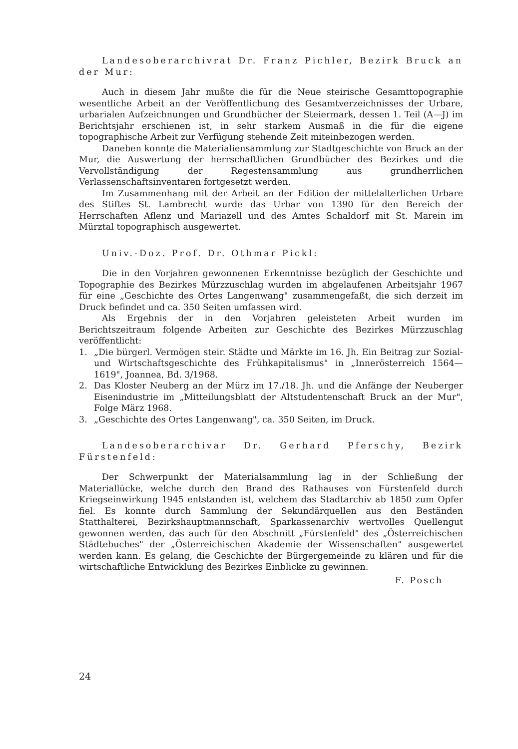Landesoberarchivrat Dr. Franz Pichler, Bezirk Bruck an der Mur:
Auch in diesem Jahr mußte die für die Neue steirische Gesamttopographie wesentliche Arbeit an der Veröffentlichung des Gesamtverzeichnisses der Urbare, urbarialen Aufzeichnungen und Grundbücher der Steiermark, dessen 1. Teil (A—J) im Berichtsjahr erschienen ist, in sehr starkem Ausmaß in die für die eigene topographische Arbeit zur Verfügung stehende Zeit miteinbezogen werden.
Daneben konnte die Materialiensammlung zur Stadtgeschichte von Bruck an der Mur, die Auswertung der herrschaftlichen Grundbücher des Bezirkes und die Vervollständigung der Regestensammlung aus grundherrlichen Verlassenschaftsinventaren fortgesetzt werden.
Im Zusammenhang mit der Arbeit an der Edition der mittelalterlichen Urbare des Stiftes St. Lambrecht wurde das Urbar von 1390 für den Bereich der Herrschaften Aflenz und Mariazell und des Amtes Schaldorf mit St. Marein im Mürztal topographisch ausgewertet.
Univ.-Doz. Prof. Dr. Othmar Pickl:
Die in den Vorjahren gewonnenen Erkenntnisse bezüglich der Geschichte und Topographie des Bezirkes Mürzzuschlag wurden im abgelaufenen Arbeitsjahr 1967 für eine „Geschichte des Ortes Langenwang" zusammengefaßt, die sich derzeit im Druck befindet und ca. 350 Seiten umfassen wird.
Als Ergebnis der in den Vorjahren geleisteten Arbeit wurden im Berichtszeitraum folgende Arbeiten zur Geschichte des Bezirkes Mürzzuschlag veröffentlicht:
1. „Die bürgerl. Vermögen steir. Städte und Märkte im 16. Jh. Ein Beitrag zur Sozial- und Wirtschaftsgeschichte des Frühkapitalismus" in „Innerösterreich 1564—1619", Joannea, Bd. 3/1968.
2. Das Kloster Neuberg an der Mürz im 17./18. Jh. und die Anfänge der Neuberger Eisenindustrie im „Mitteilungsblatt der Altstudentenschaft Bruck an der Mur", Folge März 1968.
3. „Geschichte des Ortes Langenwang", ca. 350 Seiten, im Druck.
Landesoberarchivar Dr. Gerhard Pferschy, Bezirk Fürstenfeld:
Der Schwerpunkt der Materialsammlung lag in der Schließung der Materiallücke, welche durch den Brand des Rathauses von Fürstenfeld durch Kriegseinwirkung 1945 entstanden ist, welchem das Stadtarchiv ab 1850 zum Opfer fiel. Es konnte durch Sammlung der Sekundärquellen aus den Beständen Statthalterei, Bezirkshauptmannschaft, Sparkassenarchiv wertvolles Quellengut gewonnen werden, das auch für den Abschnitt „Fürstenfeld" des „Österreichischen Städtebuches" der „Österreichischen Akademie der Wissenschaften" ausgewertet werden kann. Es gelang, die Geschichte der Bürgergemeinde zu klären und für die wirtschaftliche Entwicklung des Bezirkes Einblicke zu gewinnen.
F. Posch
24